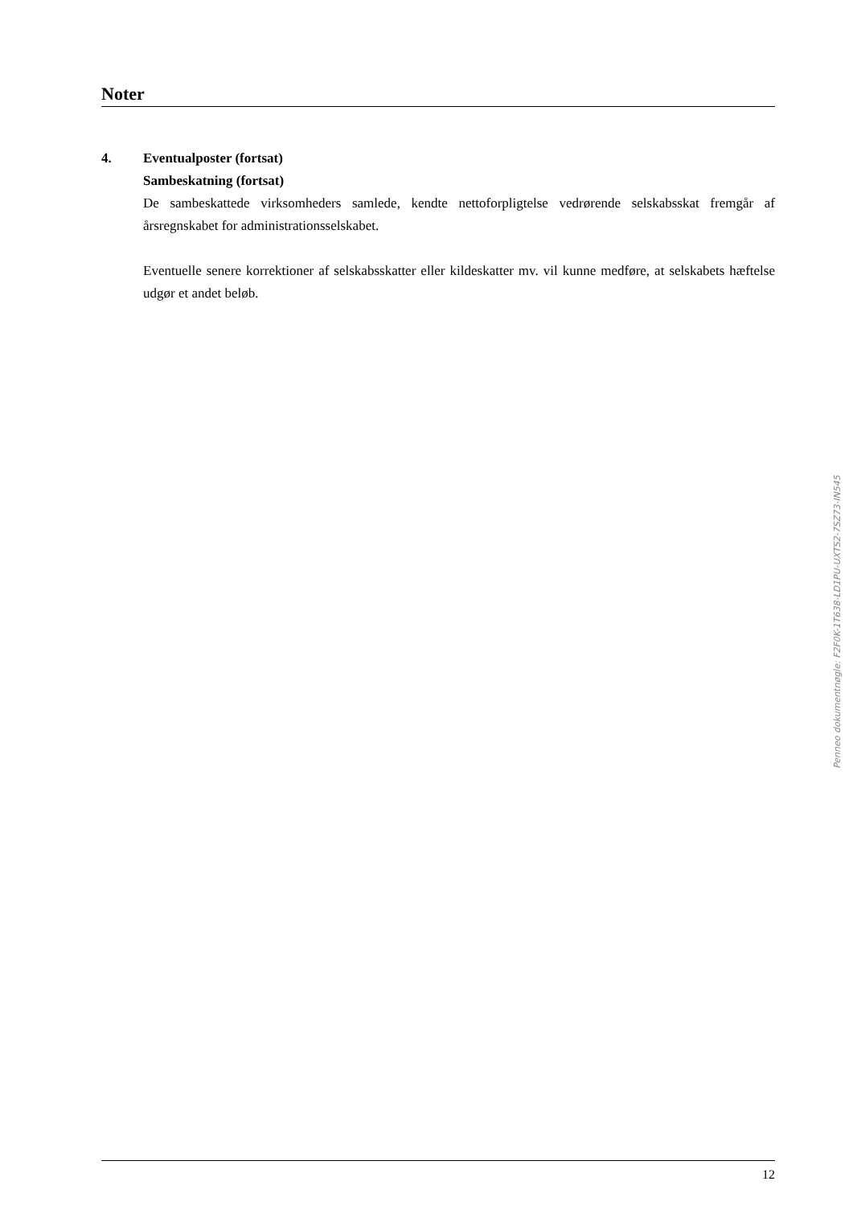Noter
4. Eventualposter (fortsat)
Sambeskatning (fortsat)
De sambeskattede virksomheders samlede, kendte nettoforpligtelse vedrørende selskabsskat fremgår af årsregnskabet for administrationsselskabet.
Eventuelle senere korrektioner af selskabsskatter eller kildeskatter mv. vil kunne medføre, at selskabets hæftelse udgør et andet beløb.
Penneo dokumentnøgle: F2F0K-1T638-LD1PU-UXTS2-7SZ73-IN545
12